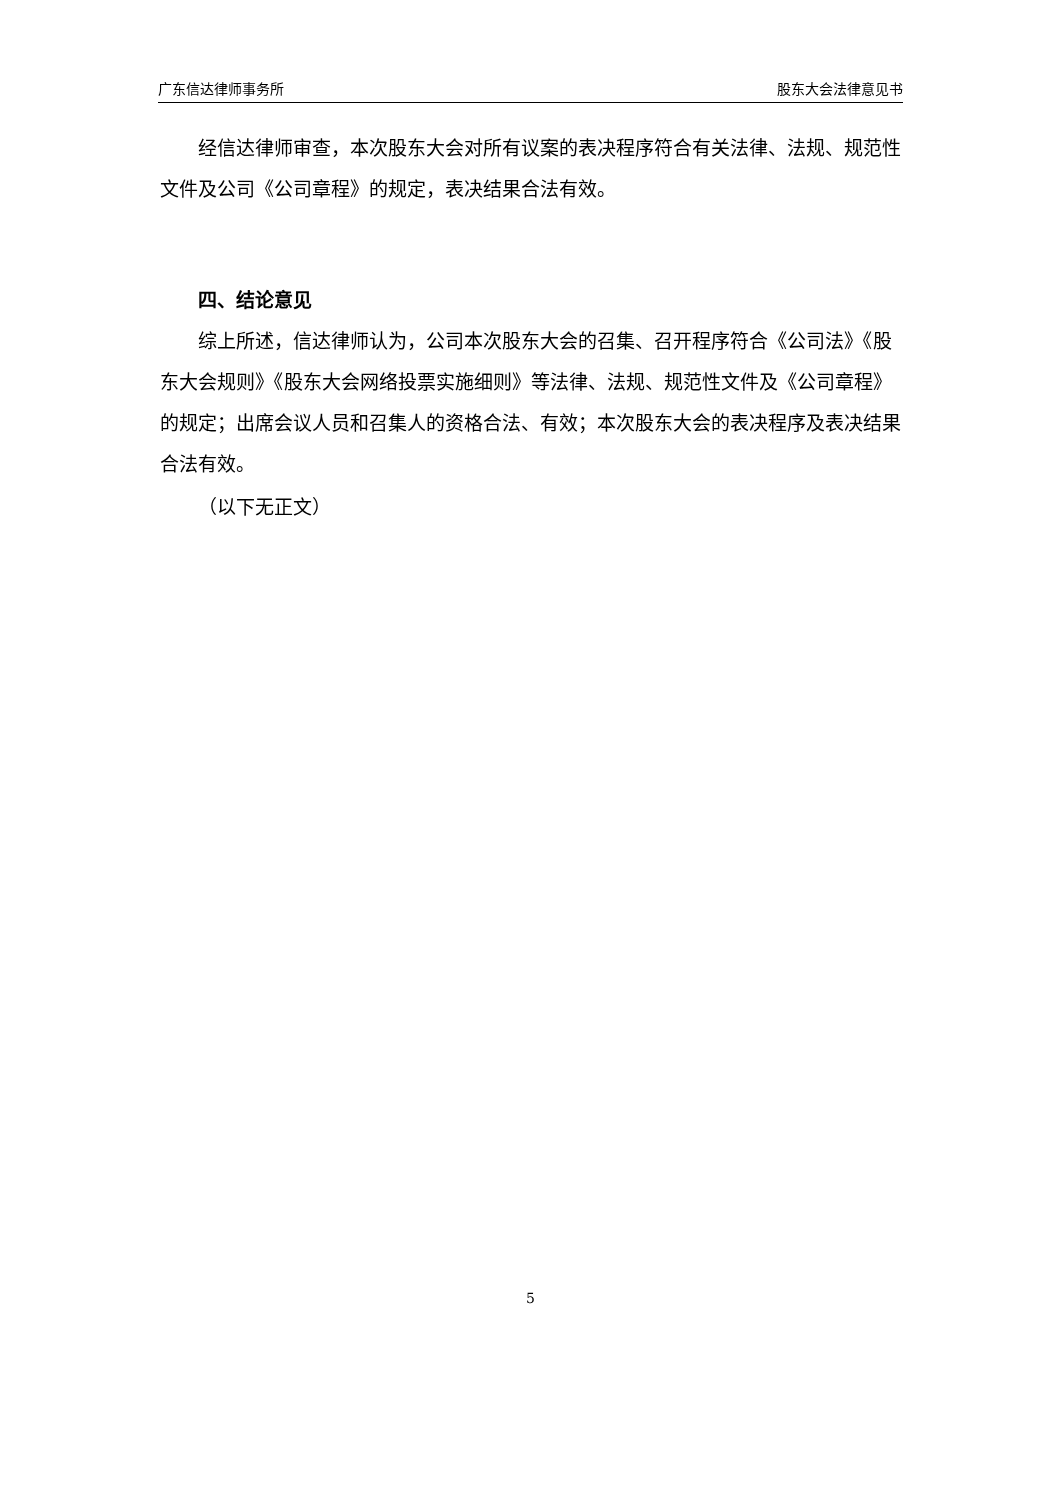广东信达律师事务所 股东大会法律意见书
经信达律师审查，本次股东大会对所有议案的表决程序符合有关法律、法规、规范性文件及公司《公司章程》的规定，表决结果合法有效。
四、结论意见
综上所述，信达律师认为，公司本次股东大会的召集、召开程序符合《公司法》《股东大会规则》《股东大会网络投票实施细则》等法律、法规、规范性文件及《公司章程》的规定；出席会议人员和召集人的资格合法、有效；本次股东大会的表决程序及表决结果合法有效。
（以下无正文）
5